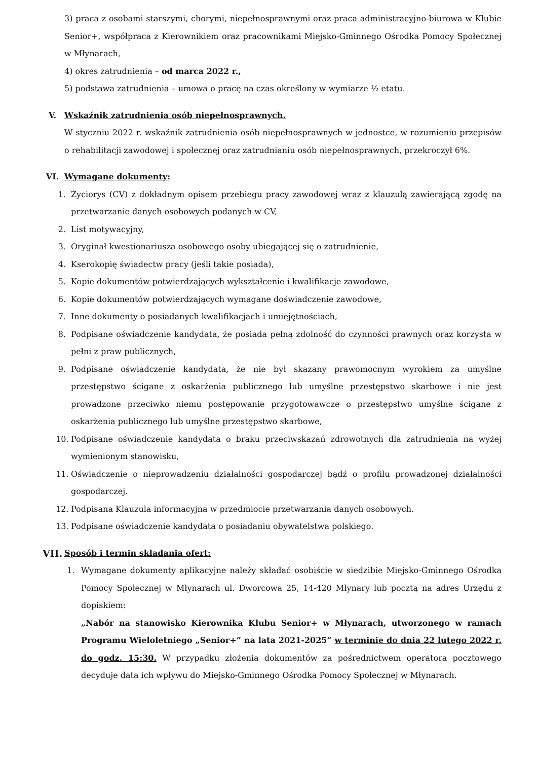3) praca z osobami starszymi, chorymi, niepełnosprawnymi oraz praca administracyjno-biurowa w Klubie Senior+, współpraca z Kierownikiem oraz pracownikami Miejsko-Gminnego Ośrodka Pomocy Społecznej w Młynarach,
4) okres zatrudnienia – od marca 2022 r.,
5) podstawa zatrudnienia – umowa o pracę na czas określony w wymiarze ½ etatu.
V. Wskaźnik zatrudnienia osób niepełnosprawnych.
W styczniu 2022 r. wskaźnik zatrudnienia osób niepełnosprawnych w jednostce, w rozumieniu przepisów o rehabilitacji zawodowej i społecznej oraz zatrudnianiu osób niepełnosprawnych, przekroczył 6%.
VI. Wymagane dokumenty:
1. Życiorys (CV) z dokładnym opisem przebiegu pracy zawodowej wraz z klauzulą zawierającą zgodę na przetwarzanie danych osobowych podanych w CV,
2. List motywacyjny,
3. Oryginał kwestionariusza osobowego osoby ubiegającej się o zatrudnienie,
4. Kserokopię świadectw pracy (jeśli takie posiada),
5. Kopie dokumentów potwierdzających wykształcenie i kwalifikacje zawodowe,
6. Kopie dokumentów potwierdzających wymagane doświadczenie zawodowe,
7. Inne dokumenty o posiadanych kwalifikacjach i umiejętnościach,
8. Podpisane oświadczenie kandydata, że posiada pełną zdolność do czynności prawnych oraz korzysta w pełni z praw publicznych,
9. Podpisane oświadczenie kandydata, że nie był skazany prawomocnym wyrokiem za umyślne przestępstwo ścigane z oskarżenia publicznego lub umyślne przestępstwo skarbowe i nie jest prowadzone przeciwko niemu postępowanie przygotowawcze o przestępstwo umyślne ścigane z oskarżenia publicznego lub umyślne przestępstwo skarbowe,
10.
Podpisane oświadczenie kandydata o braku przeciwskazań zdrowotnych dla zatrudnienia na wyżej wymienionym stanowisku,
11.
Oświadczenie o nieprowadzeniu działalności gospodarczej bądź o profilu prowadzonej działalności gospodarczej.
12.
Podpisana Klauzula informacyjna w przedmiocie przetwarzania danych osobowych.
13.
Podpisane oświadczenie kandydata o posiadaniu obywatelstwa polskiego.
VII. Sposób i termin składania ofert:
1. Wymagane dokumenty aplikacyjne należy składać osobiście w siedzibie Miejsko-Gminnego Ośrodka Pomocy Społecznej w Młynarach ul. Dworcowa 25, 14-420 Młynary lub pocztą na adres Urzędu z dopiskiem:
„Nabór na stanowisko Kierownika Klubu Senior+ w Młynarach, utworzonego w ramach Programu Wieloletniego „Senior+” na lata 2021-2025” w terminie do dnia 22 lutego 2022 r. do godz. 15:30. W przypadku złożenia dokumentów za pośrednictwem operatora pocztowego decyduje data ich wpływu do Miejsko-Gminnego Ośrodka Pomocy Społecznej w Młynarach.